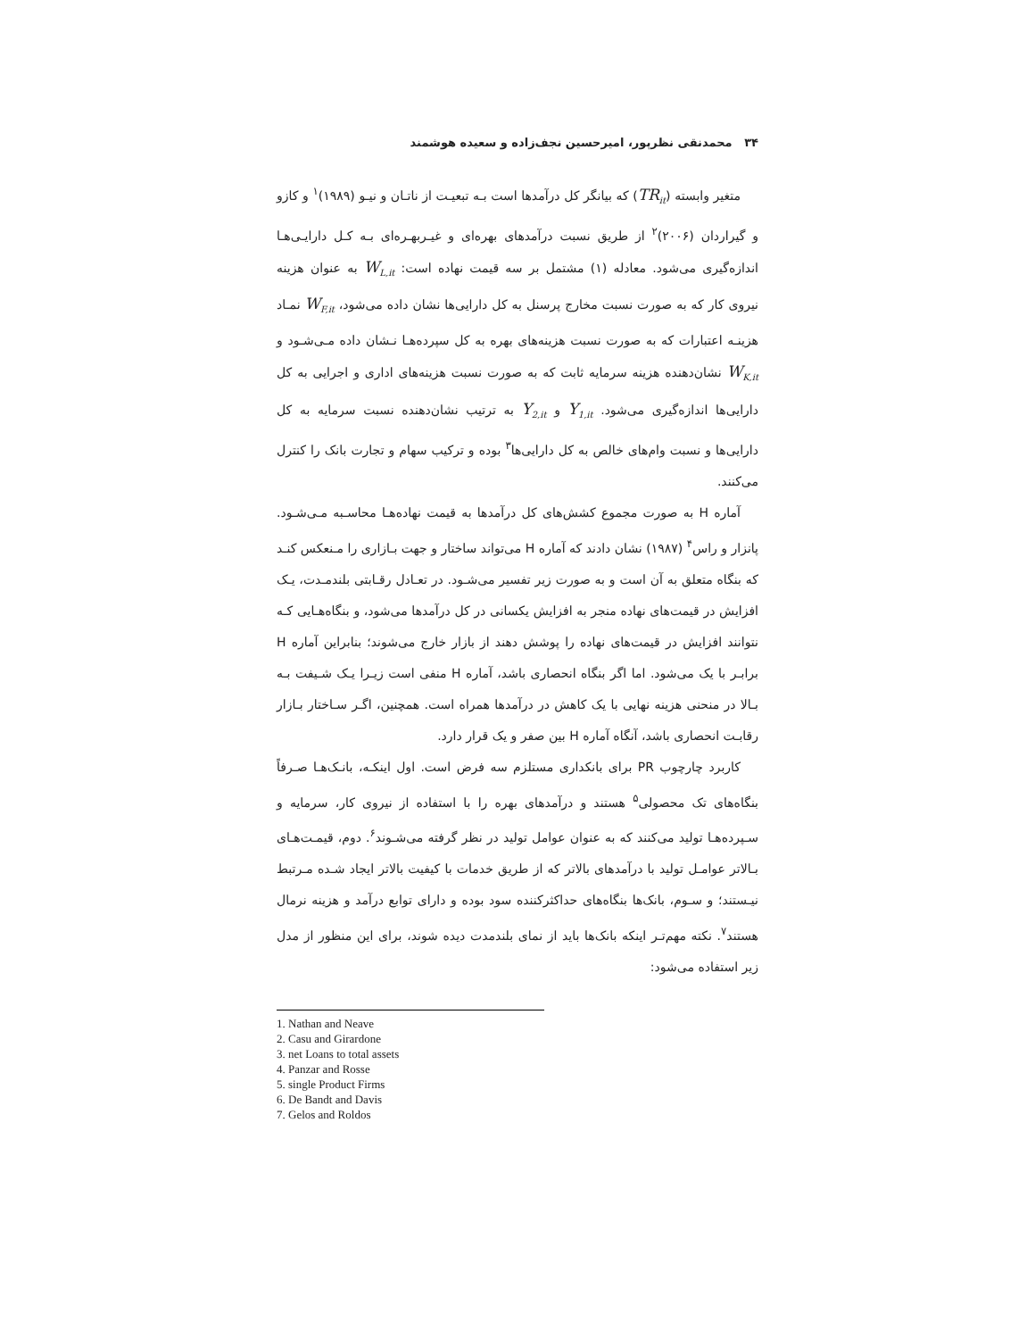۳۴ محمدنقی نظرپور، امیرحسین نجف‌زاده و سعیده هوشمند
متغیر وابسته (TR<sub>it</sub>) که بیانگر کل درآمدها است بـه تبعیـت از ناتـان و نیـو (۱۹۸۹)<sup>۱</sup> و کازو و گیراردان (۲۰۰۶)<sup>۲</sup> از طریق نسبت درآمدهای بهره‌ای و غیـربهـره‌ای بـه کـل دارایـی‌هـا اندازه‌گیری می‌شود. معادله (۱) مشتمل بر سه قیمت نهاده است: W<sub>L,it</sub> به عنوان هزینه نیروی کار که به صورت نسبت مخارج پرسنل به کل دارایی‌ها نشان داده می‌شود، W<sub>F,it</sub> نمـاد هزینـه اعتبارات که به صورت نسبت هزینه‌های بهره به کل سپرده‌هـا نـشان داده مـی‌شـود و W<sub>K,it</sub> نشان‌دهنده هزینه سرمایه ثابت که به صورت نسبت هزینه‌های اداری و اجرایی به کل دارایی‌ها اندازه‌گیری می‌شود. Y<sub>1,it</sub> و Y<sub>2,it</sub> به ترتیب نشان‌دهنده نسبت سرمایه به کل دارایی‌ها و نسبت وام‌های خالص به کل دارایی‌ها<sup>۳</sup> بوده و ترکیب سهام و تجارت بانک را کنترل می‌کنند.
آماره H به صورت مجموع کشش‌های کل درآمدها به قیمت نهاده‌هـا محاسـبه مـی‌شـود. پانزار و راس<sup>۴</sup> (۱۹۸۷) نشان دادند که آماره H می‌تواند ساختار و جهت بـازاری را مـنعکس کنـد که بنگاه متعلق به آن است و به صورت زیر تفسیر می‌شـود. در تعـادل رقـابتی بلندمـدت، یـک افزایش در قیمت‌های نهاده منجر به افزایش یکسانی در کل درآمدها می‌شود، و بنگاه‌هـایی کـه نتوانند افزایش در قیمت‌های نهاده را پوشش دهند از بازار خارج می‌شوند؛ بنابراین آماره H برابـر با یک می‌شود. اما اگر بنگاه انحصاری باشد، آماره H منفی است زیـرا یـک شـیفت بـه بـالا در منحنی هزینه نهایی با یک کاهش در درآمدها همراه است. همچنین، اگـر سـاختار بـازار رقابـت انحصاری باشد، آنگاه آماره H بین صفر و یک قرار دارد.
کاربرد چارچوب PR برای بانکداری مستلزم سه فرض است. اول اینکـه، بانـک‌هـا صـرفاً بنگاه‌های تک محصولی<sup>۵</sup> هستند و درآمدهای بهره را با استفاده از نیروی کار، سرمایه و سـپرده‌هـا تولید می‌کنند که به عنوان عوامل تولید در نظر گرفته می‌شـوند<sup>۶</sup>. دوم، قیمـت‌هـای بـالاتر عوامـل تولید با درآمدهای بالاتر که از طریق خدمات با کیفیت بالاتر ایجاد شـده مـرتبط نیـستند؛ و سـوم، بانک‌ها بنگاه‌های حداکثرکننده سود بوده و دارای توابع درآمد و هزینه نرمال هستند<sup>۷</sup>. نکته مهم‌تـر اینکه بانک‌ها باید از نمای بلندمدت دیده شوند، برای این منظور از مدل زیر استفاده می‌شود:
1. Nathan and Neave
2. Casu and Girardone
3. net Loans to total assets
4. Panzar and Rosse
5. single Product Firms
6. De Bandt and Davis
7. Gelos and Roldos